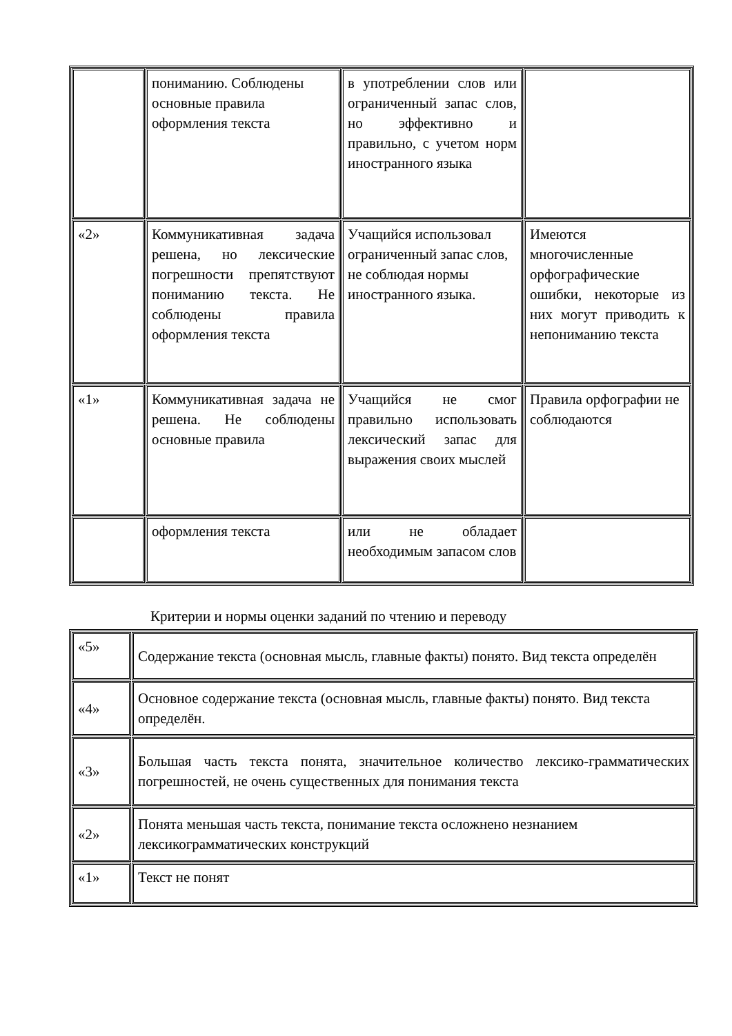| | пониманию. Соблюдены основные правила оформления текста | в употреблении слов или ограниченный запас слов, но эффективно и правильно, с учетом норм иностранного языка | |
| «2» | Коммуникативная задача решена, но лексические погрешности препятствуют пониманию текста. Не соблюдены правила оформления текста | Учащийся использовал ограниченный запас слов, не соблюдая нормы иностранного языка. | Имеются многочисленные орфографические ошибки, некоторые из них могут приводить к непониманию текста |
| «1» | Коммуникативная задача не решена. Не соблюдены основные правила | Учащийся не смог правильно использовать лексический запас для выражения своих мыслей | Правила орфографии не соблюдаются |
| | оформления текста | или не обладает необходимым запасом слов | |
Критерии и нормы оценки заданий по чтению и переводу
| «5» | Содержание текста (основная мысль, главные факты) понято. Вид текста определён |
| «4» | Основное содержание текста (основная мысль, главные факты) понято. Вид текста определён. |
| «3» | Большая часть текста понята, значительное количество лексико-грамматических погрешностей, не очень существенных для понимания текста |
| «2» | Понята меньшая часть текста, понимание текста осложнено незнанием лексикограмматических конструкций |
| «1» | Текст не понят |